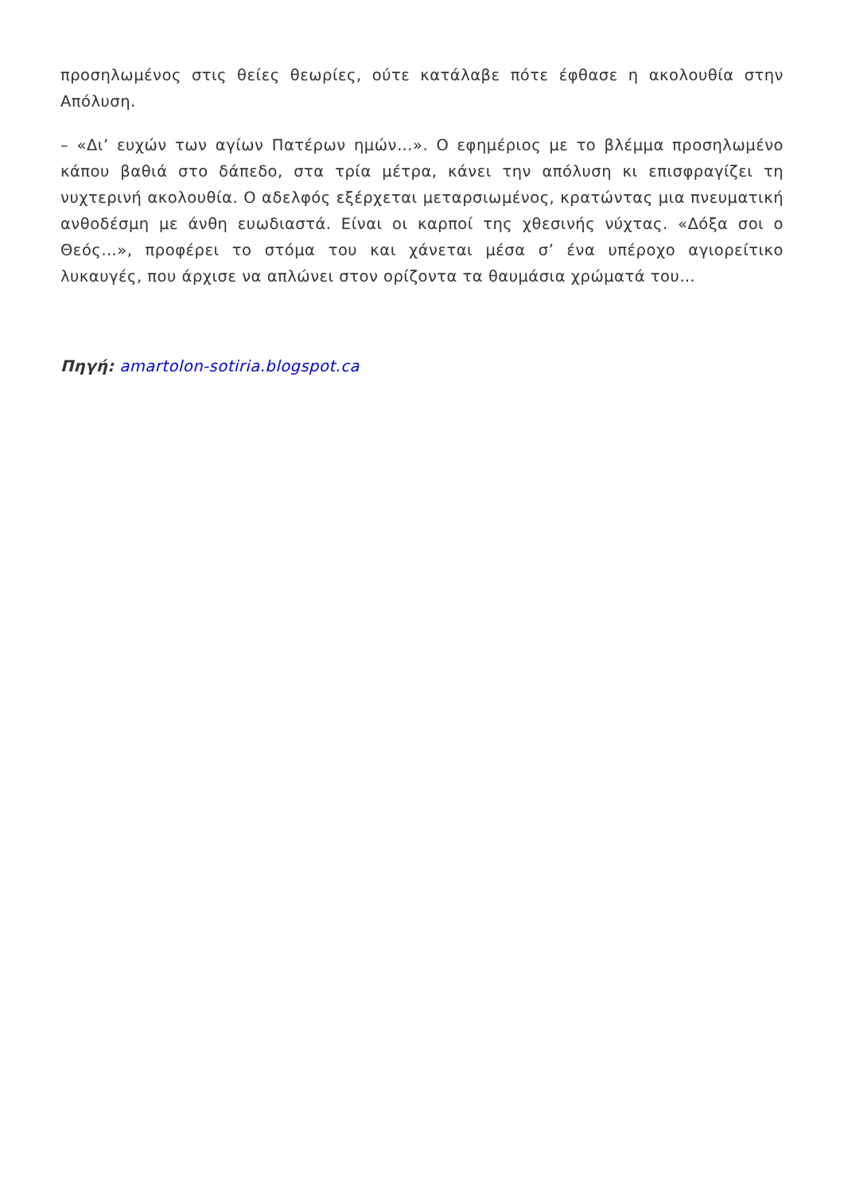προσηλωμένος στις θείες θεωρίες, ούτε κατάλαβε πότε έφθασε η ακολουθία στην Απόλυση.
– «Δι’ ευχών των αγίων Πατέρων ημών…». Ο εφημέριος με το βλέμμα προσηλωμένο κάπου βαθιά στο δάπεδο, στα τρία μέτρα, κάνει την απόλυση κι επισφραγίζει τη νυχτερινή ακολουθία. Ο αδελφός εξέρχεται μεταρσιωμένος, κρατώντας μια πνευματική ανθοδέσμη με άνθη ευωδιαστά. Είναι οι καρποί της χθεσινής νύχτας. «Δόξα σοι ο Θεός…», προφέρει το στόμα του και χάνεται μέσα σ’ ένα υπέροχο αγιορείτικο λυκαυγές, που άρχισε να απλώνει στον ορίζοντα τα θαυμάσια χρώματά του…
Πηγή: amartolon-sotiria.blogspot.ca